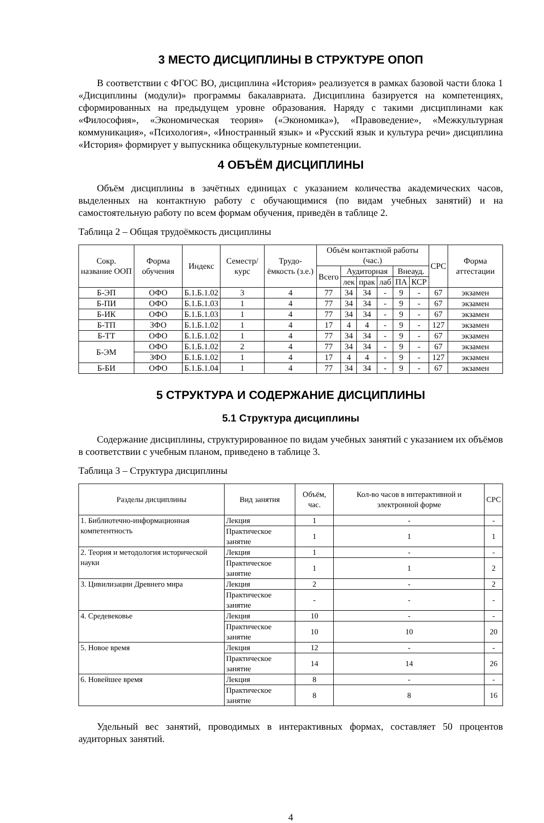3 МЕСТО ДИСЦИПЛИНЫ В СТРУКТУРЕ ОПОП
В соответствии с ФГОС ВО, дисциплина «История» реализуется в рамках базовой части блока 1 «Дисциплины (модули)» программы бакалавриата. Дисциплина базируется на компетенциях, сформированных на предыдущем уровне образования. Наряду с такими дисциплинами как «Философия», «Экономическая теория» («Экономика»), «Правоведение», «Межкультурная коммуникация», «Психология», «Иностранный язык» и «Русский язык и культура речи» дисциплина «История» формирует у выпускника общекультурные компетенции.
4 ОБЪЁМ ДИСЦИПЛИНЫ
Объём дисциплины в зачётных единицах с указанием количества академических часов, выделенных на контактную работу с обучающимися (по видам учебных занятий) и на самостоятельную работу по всем формам обучения, приведён в таблице 2.
Таблица 2 – Общая трудоёмкость дисциплины
| Сокр. название ООП | Форма обучения | Индекс | Семестр/ курс | Трудо-ёмкость (з.е.) | Объём контактной работы (час.) | | | | | | СРС | Форма аттестации |
| --- | --- | --- | --- | --- | --- | --- | --- | --- | --- | --- | --- | --- |
| | | | | | Всего | Аудиторная | | | Внеауд. | | | |
| | | | | | | лек | прак | лаб | ПА | КСР | | |
| Б-ЭП | ОФО | Б.1.Б.1.02 | 3 | 4 | 77 | 34 | 34 | - | 9 | - | 67 | экзамен |
| Б-ПИ | ОФО | Б.1.Б.1.03 | 1 | 4 | 77 | 34 | 34 | - | 9 | - | 67 | экзамен |
| Б-ИК | ОФО | Б.1.Б.1.03 | 1 | 4 | 77 | 34 | 34 | - | 9 | - | 67 | экзамен |
| Б-ТП | ЗФО | Б.1.Б.1.02 | 1 | 4 | 17 | 4 | 4 | - | 9 | - | 127 | экзамен |
| Б-ТТ | ОФО | Б.1.Б.1.02 | 1 | 4 | 77 | 34 | 34 | - | 9 | - | 67 | экзамен |
| Б-ЭМ | ОФО | Б.1.Б.1.02 | 2 | 4 | 77 | 34 | 34 | - | 9 | - | 67 | экзамен |
| | ЗФО | Б.1.Б.1.02 | 1 | 4 | 17 | 4 | 4 | - | 9 | - | 127 | экзамен |
| Б-БИ | ОФО | Б.1.Б.1.04 | 1 | 4 | 77 | 34 | 34 | - | 9 | - | 67 | экзамен |
5 СТРУКТУРА И СОДЕРЖАНИЕ ДИСЦИПЛИНЫ
5.1 Структура дисциплины
Содержание дисциплины, структурированное по видам учебных занятий с указанием их объёмов в соответствии с учебным планом, приведено в таблице 3.
Таблица 3 – Структура дисциплины
| Разделы дисциплины | Вид занятия | Объём, час. | Кол-во часов в интерактивной и электронной форме | СРС |
| --- | --- | --- | --- | --- |
| 1. Библиотечно-информационная компетентность | Лекция | 1 | - | - |
| | Практическое занятие | 1 | 1 | 1 |
| 2. Теория и методология исторической науки | Лекция | 1 | - | - |
| | Практическое занятие | 1 | 1 | 2 |
| 3. Цивилизации Древнего мира | Лекция | 2 | - | 2 |
| | Практическое занятие | - | - | - |
| 4. Средевековье | Лекция | 10 | - | - |
| | Практическое занятие | 10 | 10 | 20 |
| 5. Новое время | Лекция | 12 | - | - |
| | Практическое занятие | 14 | 14 | 26 |
| 6. Новейшее время | Лекция | 8 | - | - |
| | Практическое занятие | 8 | 8 | 16 |
Удельный вес занятий, проводимых в интерактивных формах, составляет 50 процентов аудиторных занятий.
4